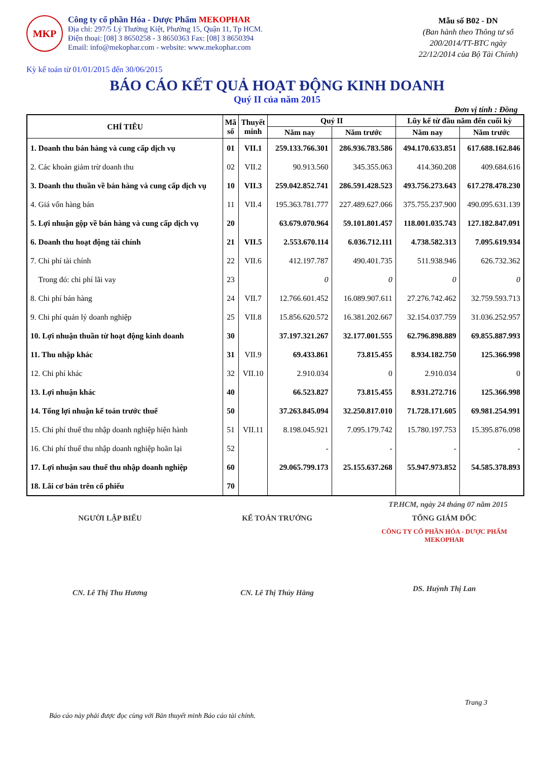MKP
Công ty cổ phần Hóa - Dược Phẩm MEKOPHAR
Địa chỉ: 297/5 Lý Thường Kiệt, Phường 15, Quận 11, Tp HCM.
Điện thoại: [08] 3 8650258 - 3 8650363 Fax: [08] 3 8650394
Email: info@mekophar.com - website: www.mekophar.com
Mẫu số B02 - DN
(Ban hành theo Thông tư số
200/2014/TT-BTC ngày
22/12/2014 của Bộ Tài Chính)
Kỳ kế toán từ 01/01/2015 đến 30/06/2015
BÁO CÁO KẾT QUẢ HOẠT ĐỘNG KINH DOANH
Quý II của năm 2015
Đơn vị tính : Đồng
| CHỈ TIÊU | Mã số | Thuyết minh | Quý II | | Lũy kế từ đầu năm đến cuối kỳ | |
| --- | --- | --- | --- | --- | --- | --- |
| | | | Năm nay | Năm trước | Năm nay | Năm trước |
| 1. Doanh thu bán hàng và cung cấp dịch vụ | 01 | VII.1 | 259.133.766.301 | 286.936.783.586 | 494.170.633.851 | 617.688.162.846 |
| 2. Các khoản giảm trừ doanh thu | 02 | VII.2 | 90.913.560 | 345.355.063 | 414.360.208 | 409.684.616 |
| 3. Doanh thu thuần về bán hàng và cung cấp dịch vụ | 10 | VII.3 | 259.042.852.741 | 286.591.428.523 | 493.756.273.643 | 617.278.478.230 |
| 4. Giá vốn hàng bán | 11 | VII.4 | 195.363.781.777 | 227.489.627.066 | 375.755.237.900 | 490.095.631.139 |
| 5. Lợi nhuận gộp về bán hàng và cung cấp dịch vụ | 20 | | 63.679.070.964 | 59.101.801.457 | 118.001.035.743 | 127.182.847.091 |
| 6. Doanh thu hoạt động tài chính | 21 | VII.5 | 2.553.670.114 | 6.036.712.111 | 4.738.582.313 | 7.095.619.934 |
| 7. Chi phí tài chính | 22 | VII.6 | 412.197.787 | 490.401.735 | 511.938.946 | 626.732.362 |
| Trong đó: chi phí lãi vay | 23 | | 0 | 0 | 0 | 0 |
| 8. Chi phí bán hàng | 24 | VII.7 | 12.766.601.452 | 16.089.907.611 | 27.276.742.462 | 32.759.593.713 |
| 9. Chi phí quản lý doanh nghiệp | 25 | VII.8 | 15.856.620.572 | 16.381.202.667 | 32.154.037.759 | 31.036.252.957 |
| 10. Lợi nhuận thuần từ hoạt động kinh doanh | 30 | | 37.197.321.267 | 32.177.001.555 | 62.796.898.889 | 69.855.887.993 |
| 11. Thu nhập khác | 31 | VII.9 | 69.433.861 | 73.815.455 | 8.934.182.750 | 125.366.998 |
| 12. Chi phí khác | 32 | VII.10 | 2.910.034 | 0 | 2.910.034 | 0 |
| 13. Lợi nhuận khác | 40 | | 66.523.827 | 73.815.455 | 8.931.272.716 | 125.366.998 |
| 14. Tổng lợi nhuận kế toán trước thuế | 50 | | 37.263.845.094 | 32.250.817.010 | 71.728.171.605 | 69.981.254.991 |
| 15. Chi phí thuế thu nhập doanh nghiệp hiện hành | 51 | VII.11 | 8.198.045.921 | 7.095.179.742 | 15.780.197.753 | 15.395.876.098 |
| 16. Chi phí thuế thu nhập doanh nghiệp hoãn lại | 52 | | - | - | - | - |
| 17. Lợi nhuận sau thuế thu nhập doanh nghiệp | 60 | | 29.065.799.173 | 25.155.637.268 | 55.947.973.852 | 54.585.378.893 |
| 18. Lãi cơ bản trên cổ phiếu | 70 | | | | | |
TP.HCM, ngày 24 tháng 07 năm 2015
NGƯỜI LẬP BIỂU
CN. Lê Thị Thu Hương
KẾ TOÁN TRƯỞNG
CN. Lê Thị Thúy Hằng
TỔNG GIÁM ĐỐC
CÔNG TY CỔ PHẦN HÓA - DƯỢC PHẨM MEKOPHAR
DS. Huỳnh Thị Lan
Trang 3
Báo cáo này phải được đọc cùng với Bản thuyết minh Báo cáo tài chính.